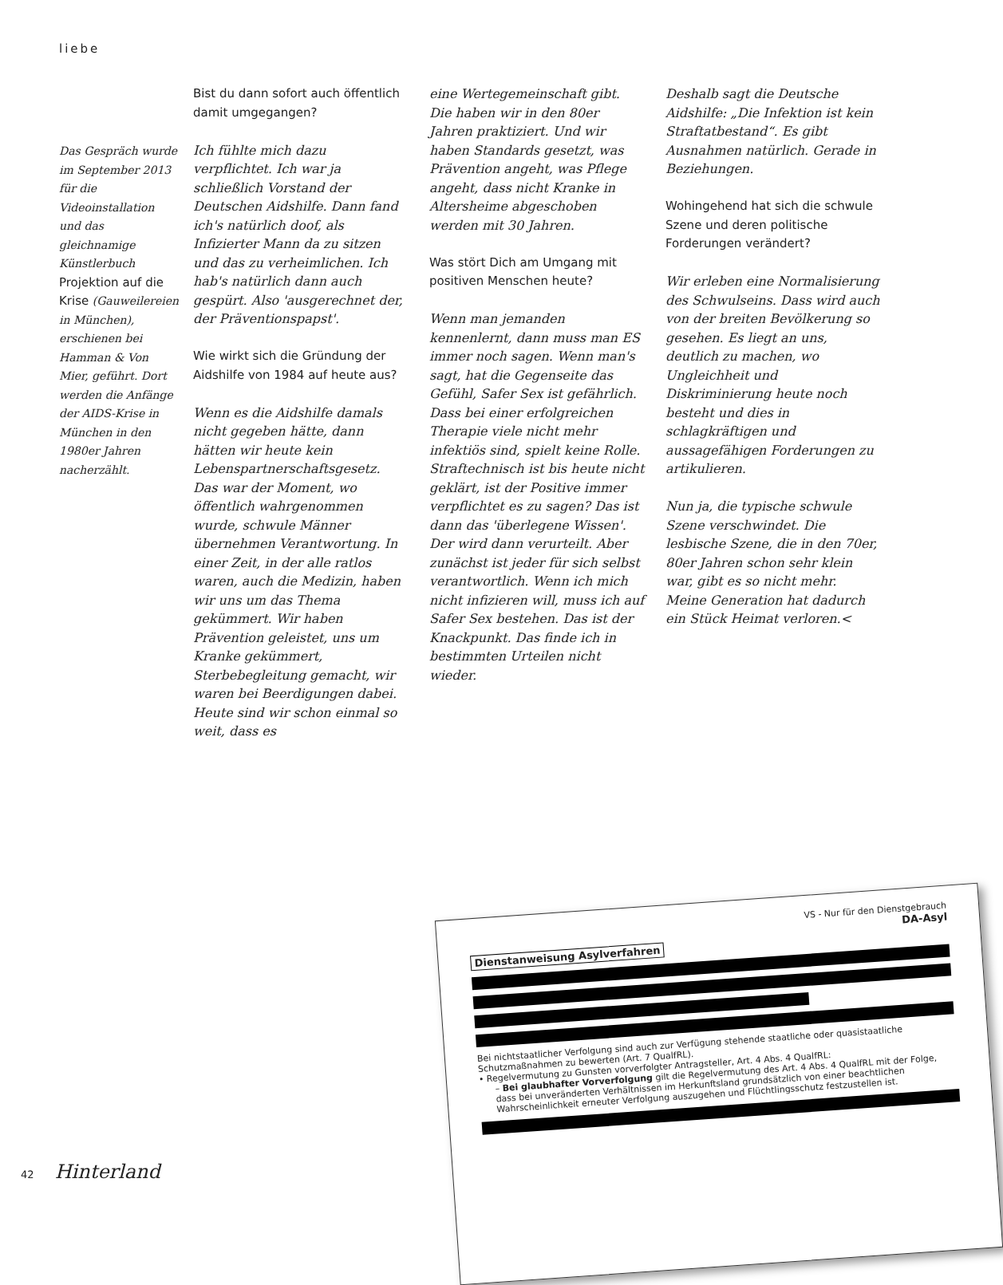liebe
Das Gespräch wurde im September 2013 für die Videoinstallation und das gleichnamige Künstlerbuch Projektion auf die Krise (Gauweilereien in München), erschienen bei Hamman & Von Mier, geführt. Dort werden die Anfänge der AIDS-Krise in München in den 1980er Jahren nacherzählt.
Bist du dann sofort auch öffentlich damit umgegangen?
Ich fühlte mich dazu verpflichtet. Ich war ja schließlich Vorstand der Deutschen Aidshilfe. Dann fand ich's natürlich doof, als Infizierter Mann da zu sitzen und das zu verheimlichen. Ich hab's natürlich dann auch gespürt. Also 'ausgerechnet der, der Präventionspapst'.
Wie wirkt sich die Gründung der Aidshilfe von 1984 auf heute aus?
Wenn es die Aidshilfe damals nicht gegeben hätte, dann hätten wir heute kein Lebenspartnerschaftsgesetz. Das war der Moment, wo öffentlich wahrgenommen wurde, schwule Männer übernehmen Verantwortung. In einer Zeit, in der alle ratlos waren, auch die Medizin, haben wir uns um das Thema gekümmert. Wir haben Prävention geleistet, uns um Kranke gekümmert, Sterbebegleitung gemacht, wir waren bei Beerdigungen dabei. Heute sind wir schon einmal so weit, dass es
eine Wertegemeinschaft gibt. Die haben wir in den 80er Jahren praktiziert. Und wir haben Standards gesetzt, was Prävention angeht, was Pflege angeht, dass nicht Kranke in Altersheime abgeschoben werden mit 30 Jahren.
Was stört Dich am Umgang mit positiven Menschen heute?
Wenn man jemanden kennenlernt, dann muss man ES immer noch sagen. Wenn man's sagt, hat die Gegenseite das Gefühl, Safer Sex ist gefährlich. Dass bei einer erfolgreichen Therapie viele nicht mehr infektiös sind, spielt keine Rolle. Straftechnisch ist bis heute nicht geklärt, ist der Positive immer verpflichtet es zu sagen? Das ist dann das 'überlegene Wissen'. Der wird dann verurteilt. Aber zunächst ist jeder für sich selbst verantwortlich. Wenn ich mich nicht infizieren will, muss ich auf Safer Sex bestehen. Das ist der Knackpunkt. Das finde ich in bestimmten Urteilen nicht wieder.
Deshalb sagt die Deutsche Aidshilfe: „Die Infektion ist kein Straftatbestand“. Es gibt Ausnahmen natürlich. Gerade in Beziehungen.
Wohingehend hat sich die schwule Szene und deren politische Forderungen verändert?
Wir erleben eine Normalisierung des Schwulseins. Dass wird auch von der breiten Bevölkerung so gesehen. Es liegt an uns, deutlich zu machen, wo Ungleichheit und Diskriminierung heute noch besteht und dies in schlagkräftigen und aussagefähigen Forderungen zu artikulieren.
Nun ja, die typische schwule Szene verschwindet. Die lesbische Szene, die in den 70er, 80er Jahren schon sehr klein war, gibt es so nicht mehr. Meine Generation hat dadurch ein Stück Heimat verloren.<
VS - Nur für den Dienstgebrauch
DA-Asyl
Dienstanweisung Asylverfahren
Bei nichtstaatlicher Verfolgung sind auch zur Verfügung stehende staatliche oder quasistaatliche Schutzmaßnahmen zu bewerten (Art. 7 QualfRL).
• Regelvermutung zu Gunsten vorverfolgter Antragsteller, Art. 4 Abs. 4 QualfRL:
– Bei glaubhafter Vorverfolgung gilt die Regelvermutung des Art. 4 Abs. 4 QualfRL mit der Folge, dass bei unveränderten Verhältnissen im Herkunftsland grundsätzlich von einer beachtlichen Wahrscheinlichkeit erneuter Verfolgung auszugehen und Flüchtlingsschutz festzustellen ist.
42 Hinterland